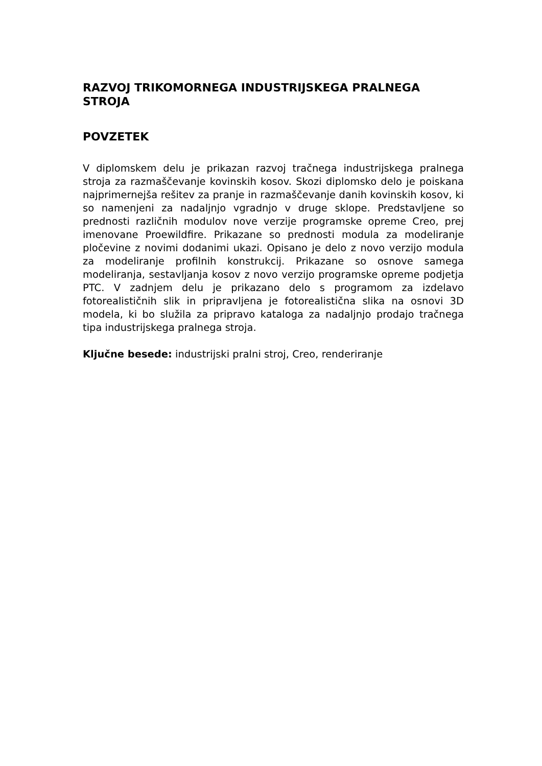RAZVOJ TRIKOMORNEGA INDUSTRIJSKEGA PRALNEGA STROJA
POVZETEK
V diplomskem delu je prikazan razvoj tračnega industrijskega pralnega stroja za razmaščevanje kovinskih kosov. Skozi diplomsko delo je poiskana najprimernejša rešitev za pranje in razmaščevanje danih kovinskih kosov, ki so namenjeni za nadaljnjo vgradnjo v druge sklope. Predstavljene so prednosti različnih modulov nove verzije programske opreme Creo, prej imenovane Proewildfire. Prikazane so prednosti modula za modeliranje pločevine z novimi dodanimi ukazi. Opisano je delo z novo verzijo modula za modeliranje profilnih konstrukcij. Prikazane so osnove samega modeliranja, sestavljanja kosov z novo verzijo programske opreme podjetja PTC. V zadnjem delu je prikazano delo s programom za izdelavo fotorealističnih slik in pripravljena je fotorealistična slika na osnovi 3D modela, ki bo služila za pripravo kataloga za nadaljnjo prodajo tračnega tipa industrijskega pralnega stroja.
Ključne besede: industrijski pralni stroj, Creo, renderiranje